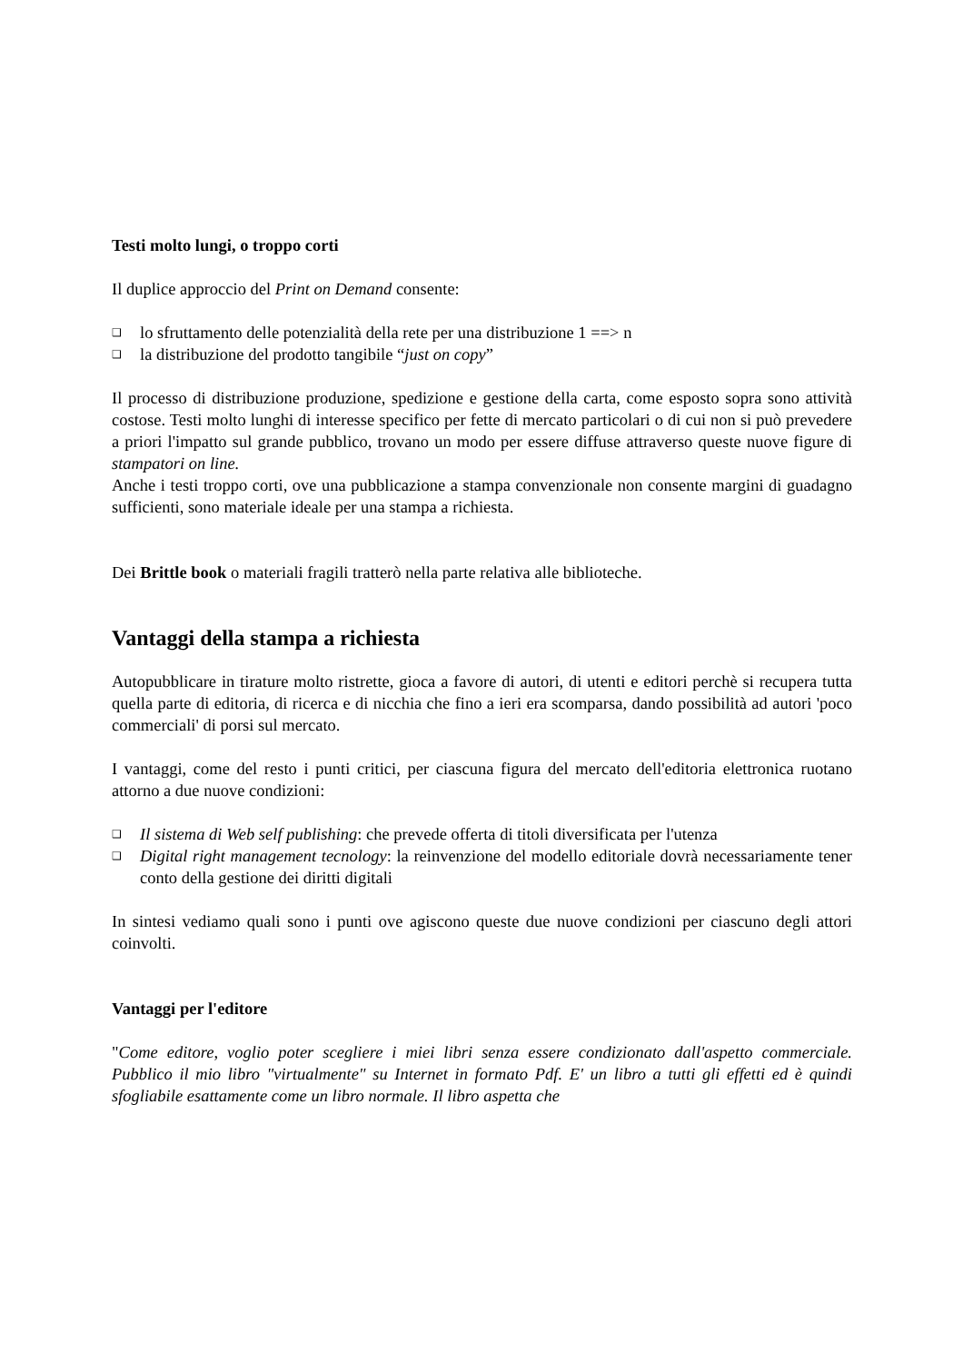Testi molto lungi, o troppo corti
Il duplice approccio del Print on Demand consente:
❑ lo sfruttamento delle potenzialità della rete per una distribuzione 1 ==> n
❑ la distribuzione del prodotto tangibile “just on copy”
Il processo di distribuzione produzione, spedizione e gestione della carta, come esposto sopra sono attività costose. Testi molto lunghi di interesse specifico per fette di mercato particolari o di cui non si può prevedere a priori l'impatto sul grande pubblico, trovano un modo per essere diffuse attraverso queste nuove figure di stampatori on line.
Anche i testi troppo corti, ove una pubblicazione a stampa convenzionale non consente margini di guadagno sufficienti, sono materiale ideale per una stampa a richiesta.
Dei Brittle book o materiali fragili tratterò nella parte relativa alle biblioteche.
Vantaggi della stampa a richiesta
Autopubblicare in tirature molto ristrette, gioca a favore di autori, di utenti e editori perchè si recupera tutta quella parte di editoria, di ricerca e di nicchia che fino a ieri era scomparsa, dando possibilità ad autori 'poco commerciali' di porsi sul mercato.
I vantaggi, come del resto i punti critici, per ciascuna figura del mercato dell'editoria elettronica ruotano attorno a due nuove condizioni:
❑ Il sistema di Web self publishing: che prevede offerta di titoli diversificata per l'utenza
❑ Digital right management tecnology: la reinvenzione del modello editoriale dovrà necessariamente tener conto della gestione dei diritti digitali
In sintesi vediamo quali sono i punti ove agiscono queste due nuove condizioni per ciascuno degli attori coinvolti.
Vantaggi per l'editore
"Come editore, voglio poter scegliere i miei libri senza essere condizionato dall'aspetto commerciale. Pubblico il mio libro "virtualmente" su Internet in formato Pdf. E' un libro a tutti gli effetti ed è quindi sfogliabile esattamente come un libro normale. Il libro aspetta che